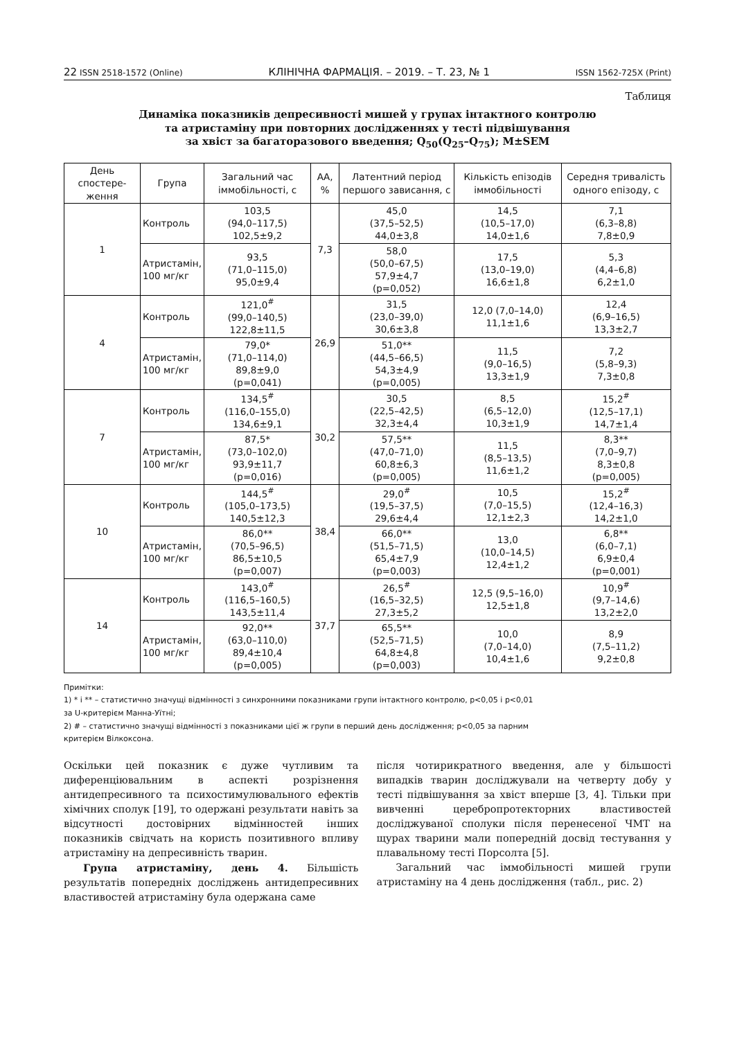22 ISSN 2518-1572 (Online) КЛІНІЧНА ФАРМАЦІЯ. – 2019. – Т. 23, № 1 ISSN 1562-725X (Print)
Таблиця
Динаміка показників депресивності мишей у групах інтактного контролю
та атристаміну при повторних дослідженнях у тесті підвішування
за хвіст за багаторазового введення; Q<sub>50</sub>(Q<sub>25</sub>–Q<sub>75</sub>); M±SEM
| День спостере-ження | Група | Загальний час іммобільності, с | АА, % | Латентний період першого зависання, с | Кількість епізодів іммобільності | Середня тривалість одного епізоду, с |
| --- | --- | --- | --- | --- | --- | --- |
| 1 | Контроль | 103,5 (94,0–117,5) 102,5±9,2 | 7,3 | 45,0 (37,5–52,5) 44,0±3,8 | 14,5 (10,5–17,0) 14,0±1,6 | 7,1 (6,3–8,8) 7,8±0,9 |
| | Атристамін, 100 мг/кг | 93,5 (71,0–115,0) 95,0±9,4 | | 58,0 (50,0–67,5) 57,9±4,7 (p=0,052) | 17,5 (13,0–19,0) 16,6±1,8 | 5,3 (4,4–6,8) 6,2±1,0 |
| 4 | Контроль | 121,0<sup>#</sup> (99,0–140,5) 122,8±11,5 | 26,9 | 31,5 (23,0–39,0) 30,6±3,8 | 12,0 (7,0–14,0) 11,1±1,6 | 12,4 (6,9–16,5) 13,3±2,7 |
| | Атристамін, 100 мг/кг | 79,0* (71,0–114,0) 89,8±9,0 (p=0,041) | | 51,0** (44,5–66,5) 54,3±4,9 (p=0,005) | 11,5 (9,0–16,5) 13,3±1,9 | 7,2 (5,8–9,3) 7,3±0,8 |
| 7 | Контроль | 134,5<sup>#</sup> (116,0–155,0) 134,6±9,1 | 30,2 | 30,5 (22,5–42,5) 32,3±4,4 | 8,5 (6,5–12,0) 10,3±1,9 | 15,2<sup>#</sup> (12,5–17,1) 14,7±1,4 |
| | Атристамін, 100 мг/кг | 87,5* (73,0–102,0) 93,9±11,7 (p=0,016) | | 57,5** (47,0–71,0) 60,8±6,3 (p=0,005) | 11,5 (8,5–13,5) 11,6±1,2 | 8,3** (7,0–9,7) 8,3±0,8 (p=0,005) |
| 10 | Контроль | 144,5<sup>#</sup> (105,0–173,5) 140,5±12,3 | 38,4 | 29,0<sup>#</sup> (19,5–37,5) 29,6±4,4 | 10,5 (7,0–15,5) 12,1±2,3 | 15,2<sup>#</sup> (12,4–16,3) 14,2±1,0 |
| | Атристамін, 100 мг/кг | 86,0** (70,5–96,5) 86,5±10,5 (p=0,007) | | 66,0** (51,5–71,5) 65,4±7,9 (p=0,003) | 13,0 (10,0–14,5) 12,4±1,2 | 6,8** (6,0–7,1) 6,9±0,4 (p=0,001) |
| 14 | Контроль | 143,0<sup>#</sup> (116,5–160,5) 143,5±11,4 | 37,7 | 26,5<sup>#</sup> (16,5–32,5) 27,3±5,2 | 12,5 (9,5–16,0) 12,5±1,8 | 10,9<sup>#</sup> (9,7–14,6) 13,2±2,0 |
| | Атристамін, 100 мг/кг | 92,0** (63,0–110,0) 89,4±10,4 (p=0,005) | | 65,5** (52,5–71,5) 64,8±4,8 (p=0,003) | 10,0 (7,0–14,0) 10,4±1,6 | 8,9 (7,5–11,2) 9,2±0,8 |
Примітки:
1) * і ** – статистично значущі відмінності з синхронними показниками групи інтактного контролю, p<0,05 і p<0,01
за U-критерієм Манна-Уїтні;
2) # – статистично значущі відмінності з показниками цієї ж групи в перший день дослідження; p<0,05 за парним
критерієм Вілкоксона.
Оскільки цей показник є дуже чутливим та диференціювальним в аспекті розрізнення антидепресивного та психостимулювального ефектів хімічних сполук [19], то одержані результати навіть за відсутності достовірних відмінностей інших показників свідчать на користь позитивного впливу атристаміну на депресивність тварин.
Група атристаміну, день 4. Більшість результатів попередніх досліджень антидепресивних властивостей атристаміну була одержана саме
після чотирикратного введення, але у більшості випадків тварин досліджували на четверту добу у тесті підвішування за хвіст вперше [3, 4]. Тільки при вивченні церебропротекторних властивостей досліджуваної сполуки після перенесеної ЧМТ на щурах тварини мали попередній досвід тестування у плавальному тесті Порсолта [5].
Загальний час іммобільності мишей групи атристаміну на 4 день дослідження (табл., рис. 2)